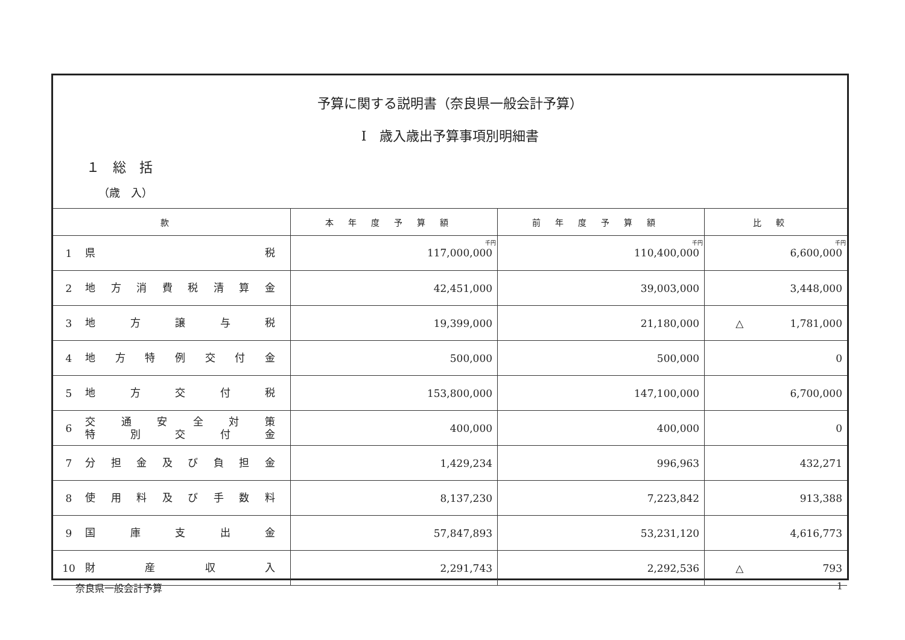予算に関する説明書（奈良県一般会計予算）
Ⅰ　歳入歳出予算事項別明細書
１　総　括
（歳　入）
| 款 | | 本年度予算額 | 前年度予算額 | 比較 |
| --- | --- | --- | --- | --- |
| 1 | 県 税 | 千円 117,000,000 | 千円 110,400,000 | 千円 6,600,000 |
| 2 | 地方消費税清算金 | 42,451,000 | 39,003,000 | 3,448,000 |
| 3 | 地方譲与税 | 19,399,000 | 21,180,000 | △ 1,781,000 |
| 4 | 地方特例交付金 | 500,000 | 500,000 | 0 |
| 5 | 地方交付税 | 153,800,000 | 147,100,000 | 6,700,000 |
| 6 | 交通安全対策 特別交付金 | 400,000 | 400,000 | 0 |
| 7 | 分担金及び負担金 | 1,429,234 | 996,963 | 432,271 |
| 8 | 使用料及び手数料 | 8,137,230 | 7,223,842 | 913,388 |
| 9 | 国庫支出金 | 57,847,893 | 53,231,120 | 4,616,773 |
| 10 | 財産収入 | 2,291,743 | 2,292,536 | △ 793 |
奈良県一般会計予算 1